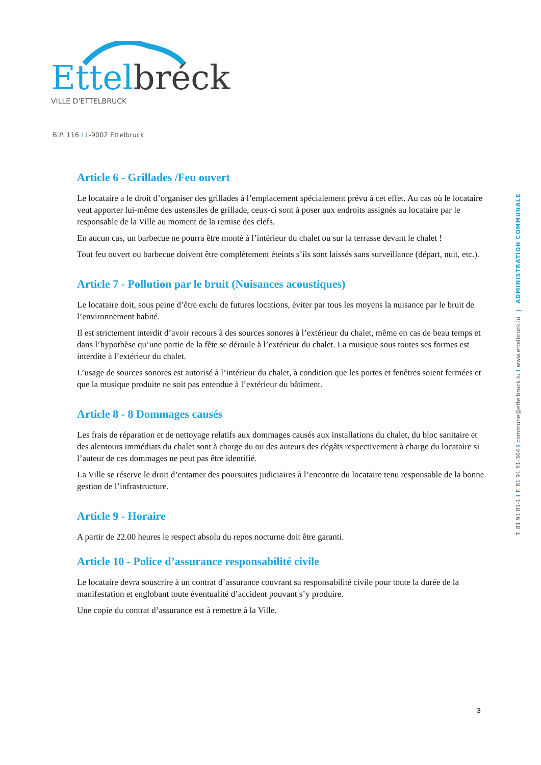Ettel bréck
VILLE D'ETTELBRUCK
B.P. 116 I L-9002 Ettelbruck
T. 81 91 81-1 I F. 81 91 81-364 I commune@ettelbruck.lu I www.ettelbruck.lu | ADMINISTRATION COMMUNALE
Article 6 - Grillades /Feu ouvert
Le locataire a le droit d’organiser des grillades à l’emplacement spécialement prévu à cet effet. Au cas où le locataire veut apporter lui-même des ustensiles de grillade, ceux-ci sont à poser aux endroits assignés au locataire par le responsable de la Ville au moment de la remise des clefs.
En aucun cas, un barbecue ne pourra être monté à l’intérieur du chalet ou sur la terrasse devant le chalet !
Tout feu ouvert ou barbecue doivent être complètement éteints s’ils sont laissés sans surveillance (départ, nuit, etc.).
Article 7 - Pollution par le bruit (Nuisances acoustiques)
Le locataire doit, sous peine d’être exclu de futures locations, éviter par tous les moyens la nuisance par le bruit de l’environnement habité.
Il est strictement interdit d’avoir recours à des sources sonores à l’extérieur du chalet, même en cas de beau temps et dans l’hypothèse qu’une partie de la fête se déroule à l’extérieur du chalet. La musique sous toutes ses formes est interdite à l’extérieur du chalet.
L’usage de sources sonores est autorisé à l’intérieur du chalet, à condition que les portes et fenêtres soient fermées et que la musique produite ne soit pas entendue à l’extérieur du bâtiment.
Article 8 - 8 Dommages causés
Les frais de réparation et de nettoyage relatifs aux dommages causés aux installations du chalet, du bloc sanitaire et des alentours immédiats du chalet sont à charge du ou des auteurs des dégâts respectivement à charge du locataire si l’auteur de ces dommages ne peut pas être identifié.
La Ville se réserve le droit d’entamer des poursuites judiciaires à l’encontre du locataire tenu responsable de la bonne gestion de l’infrastructure.
Article 9 - Horaire
A partir de 22.00 heures le respect absolu du repos nocturne doit être garanti.
Article 10 - Police d’assurance responsabilité civile
Le locataire devra souscrire à un contrat d’assurance couvrant sa responsabilité civile pour toute la durée de la manifestation et englobant toute éventualité d’accident pouvant s’y produire.
Une copie du contrat d’assurance est à remettre à la Ville.
3